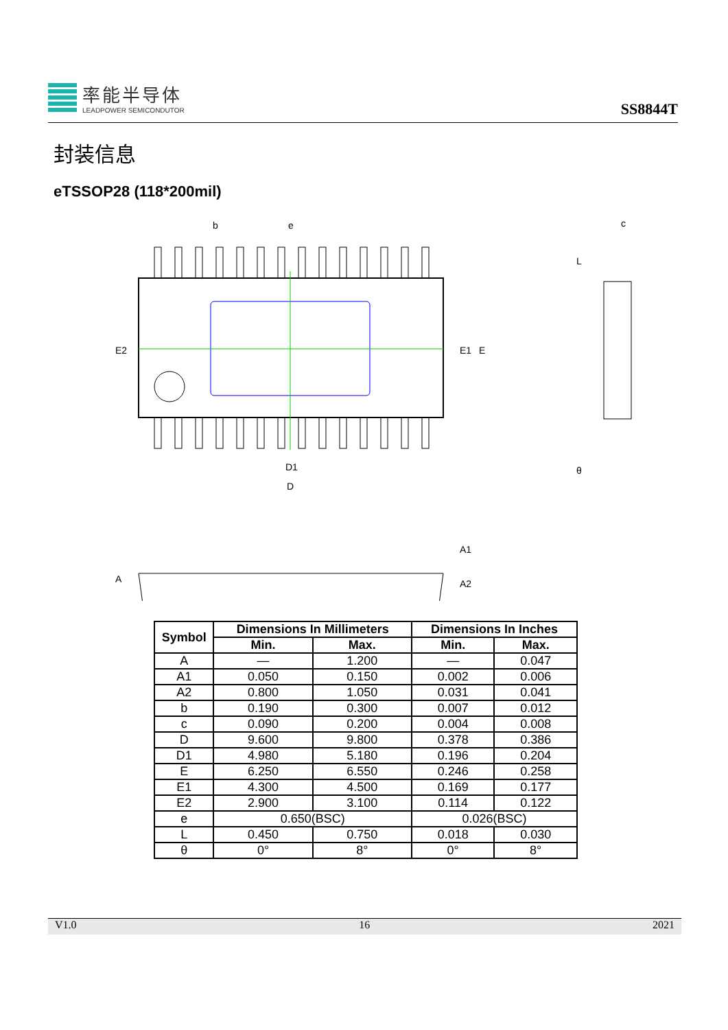率能半导体
LEADPOWER SEMICONDUTOR
SS8844T
封装信息
eTSSOP28 (118*200mil)
b
e
D1
D
E2
E1
E
c
L
θ
A
A1
A2
| Symbol | Dimensions In Millimeters | | Dimensions In Inches | |
| --- | --- | --- | --- | --- |
| | Min. | Max. | Min. | Max. |
| A | — | 1.200 | — | 0.047 |
| A1 | 0.050 | 0.150 | 0.002 | 0.006 |
| A2 | 0.800 | 1.050 | 0.031 | 0.041 |
| b | 0.190 | 0.300 | 0.007 | 0.012 |
| c | 0.090 | 0.200 | 0.004 | 0.008 |
| D | 9.600 | 9.800 | 0.378 | 0.386 |
| D1 | 4.980 | 5.180 | 0.196 | 0.204 |
| E | 6.250 | 6.550 | 0.246 | 0.258 |
| E1 | 4.300 | 4.500 | 0.169 | 0.177 |
| E2 | 2.900 | 3.100 | 0.114 | 0.122 |
| e | 0.650(BSC) | | 0.026(BSC) | |
| L | 0.450 | 0.750 | 0.018 | 0.030 |
| θ | 0° | 8° | 0° | 8° |
V1.0 16 2021